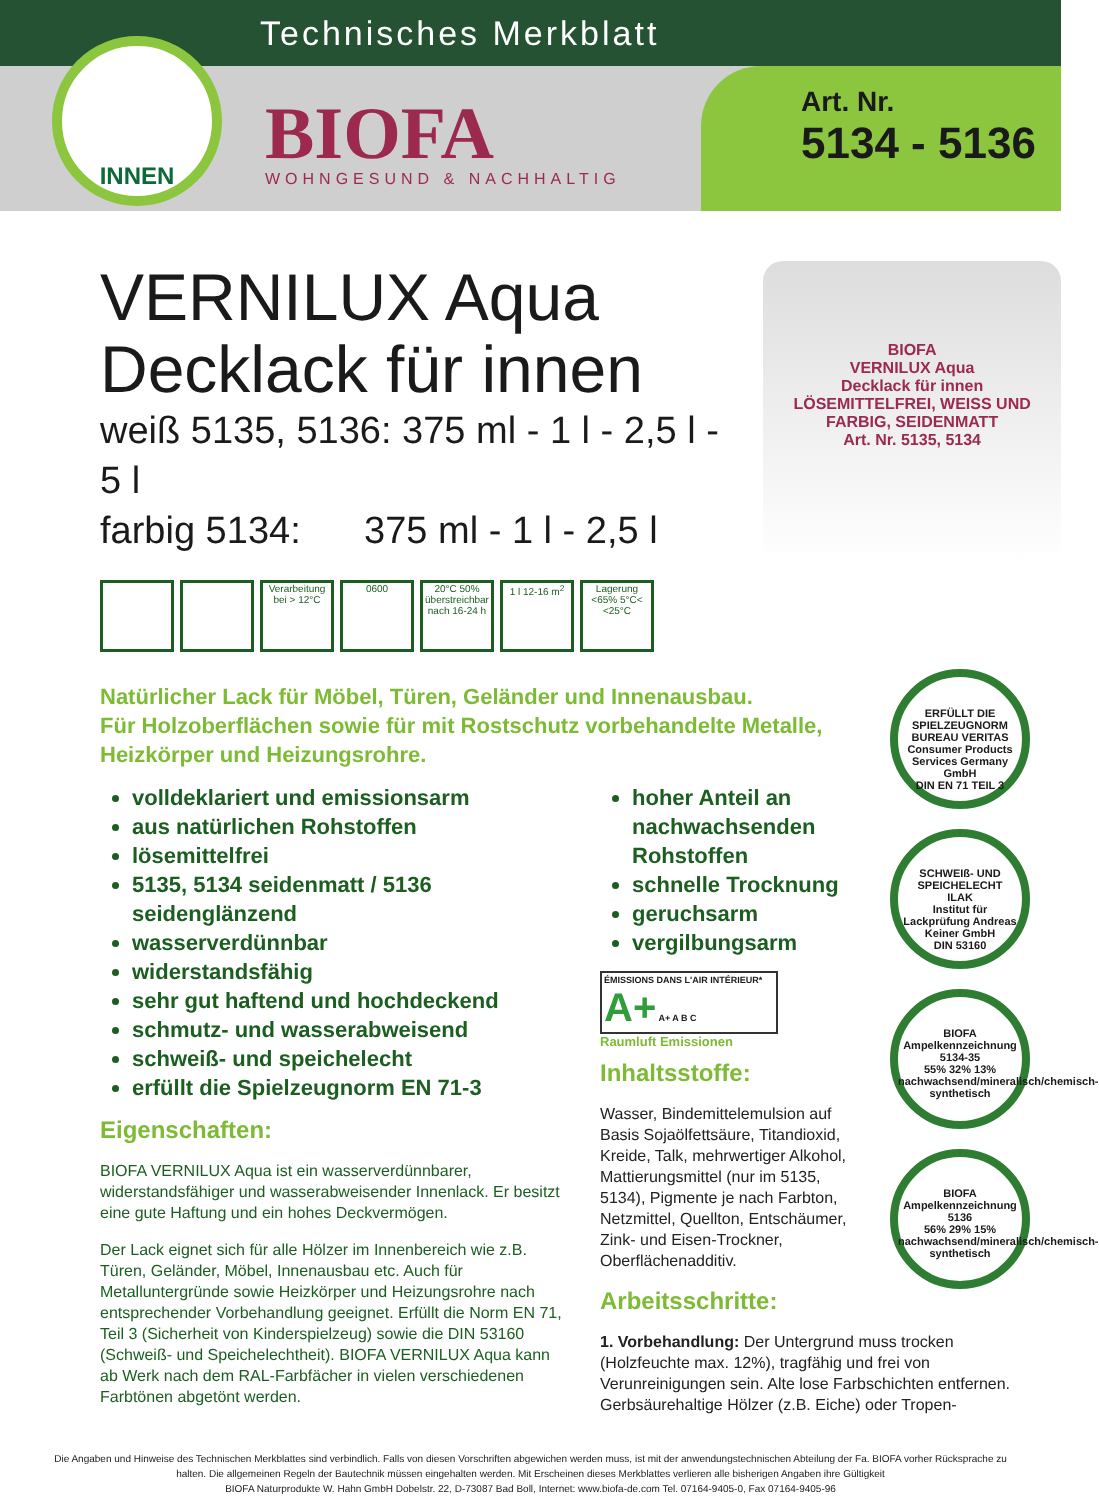Technisches Merkblatt
INNEN
BIOFA
WOHNGESUND & NACHHALTIG
Art. Nr.
5134 - 5136
VERNILUX Aqua
Decklack für innen
weiß 5135, 5136: 375 ml - 1 l - 2,5 l - 5 l
farbig 5134: 375 ml - 1 l - 2,5 l
Verarbeitung bei > 12°C
0600 20°C 50% überstreichbar nach 16-24 h
1 l 12-16 m<sup>2</sup>
Lagerung <65% 5°C< <25°C
BIOFA
VERNILUX Aqua
Decklack für innen
LÖSEMITTELFREI, WEISS UND FARBIG, SEIDENMATT
Art. Nr. 5135, 5134
Natürlicher Lack für Möbel, Türen, Geländer und Innenausbau.
Für Holzoberflächen sowie für mit Rostschutz vorbehandelte Metalle,
Heizkörper und Heizungsrohre.
volldeklariert und emissionsarm
aus natürlichen Rohstoffen
lösemittelfrei
5135, 5134 seidenmatt / 5136 seidenglänzend
wasserverdünnbar
widerstandsfähig
sehr gut haftend und hochdeckend
schmutz- und wasserabweisend
schweiß- und speichelecht
erfüllt die Spielzeugnorm EN 71-3
Eigenschaften:
BIOFA VERNILUX Aqua ist ein wasserverdünnbarer, widerstandsfähiger und wasserabweisender Innenlack. Er besitzt eine gute Haftung und ein hohes Deckvermögen.
Der Lack eignet sich für alle Hölzer im Innenbereich wie z.B. Türen, Geländer, Möbel, Innenausbau etc. Auch für Metalluntergründe sowie Heizkörper und Heizungsrohre nach entsprechender Vorbehandlung geeignet. Erfüllt die Norm EN 71, Teil 3 (Sicherheit von Kinderspielzeug) sowie die DIN 53160 (Schweiß- und Speichelechtheit). BIOFA VERNILUX Aqua kann ab Werk nach dem RAL-Farbfächer in vielen verschiedenen Farbtönen abgetönt werden.
hoher Anteil an nachwachsenden Rohstoffen
schnelle Trocknung
geruchsarm
vergilbungsarm
ÉMISSIONS DANS L'AIR INTÉRIEUR* A+ A+ A B C
Raumluft Emissionen
Inhaltsstoffe:
Wasser, Bindemittelemulsion auf Basis Sojaölfettsäure, Titandioxid, Kreide, Talk, mehrwertiger Alkohol, Mattierungsmittel (nur im 5135, 5134), Pigmente je nach Farbton, Netzmittel, Quellton, Entschäumer, Zink- und Eisen-Trockner, Oberflächenadditiv.
Arbeitsschritte:
1. Vorbehandlung: Der Untergrund muss trocken (Holzfeuchte max. 12%), tragfähig und frei von Verunreinigungen sein. Alte lose Farbschichten entfernen. Gerbsäurehaltige Hölzer (z.B. Eiche) oder Tropen-
ERFÜLLT DIE SPIELZEUGNORM
BUREAU VERITAS
Consumer Products Services Germany GmbH
DIN EN 71 TEIL 3
SCHWEIß- UND SPEICHELECHT
ILAK
Institut für Lackprüfung Andreas Keiner GmbH
DIN 53160
BIOFA Ampelkennzeichnung
5134-35
55% 32% 13%
nachwachsend/mineralisch/chemisch-synthetisch
BIOFA Ampelkennzeichnung
5136
56% 29% 15%
nachwachsend/mineralisch/chemisch-synthetisch
Die Angaben und Hinweise des Technischen Merkblattes sind verbindlich. Falls von diesen Vorschriften abgewichen werden muss, ist mit der anwendungstechnischen Abteilung der Fa. BIOFA vorher Rücksprache zu halten. Die allgemeinen Regeln der Bautechnik müssen eingehalten werden. Mit Erscheinen dieses Merkblattes verlieren alle bisherigen Angaben ihre Gültigkeit
BIOFA Naturprodukte W. Hahn GmbH Dobelstr. 22, D-73087 Bad Boll, Internet: www.biofa-de.com Tel. 07164-9405-0, Fax 07164-9405-96